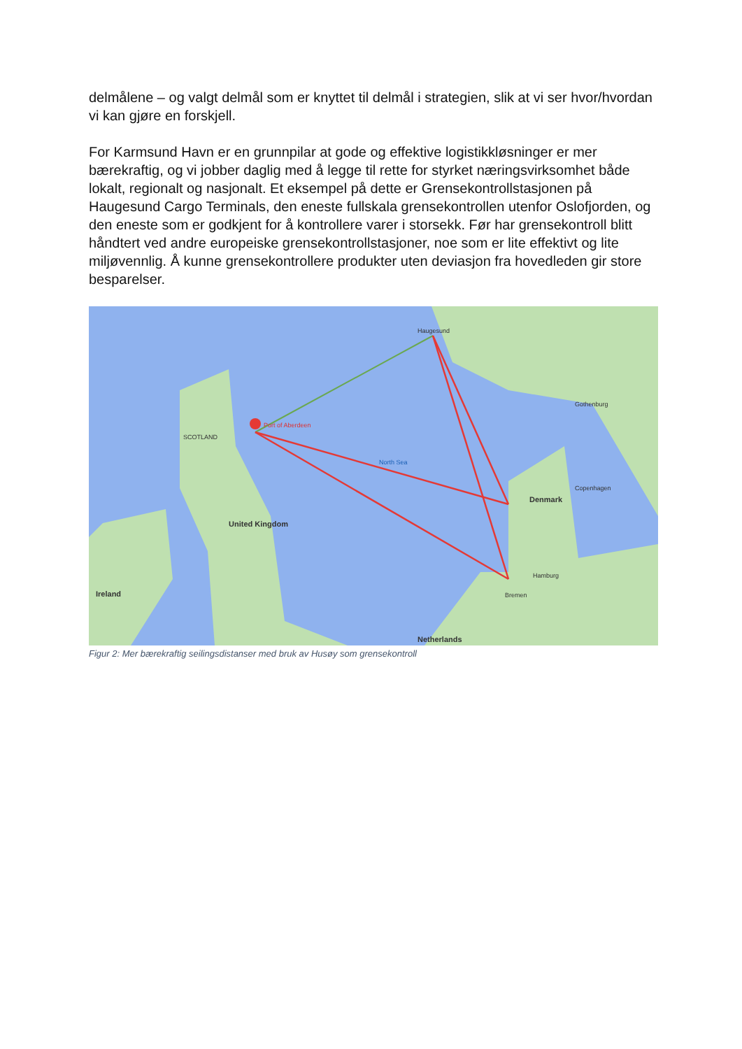delmålene – og valgt delmål som er knyttet til delmål i strategien, slik at vi ser hvor/hvordan vi kan gjøre en forskjell.
For Karmsund Havn er en grunnpilar at gode og effektive logistikkløsninger er mer bærekraftig, og vi jobber daglig med å legge til rette for styrket næringsvirksomhet både lokalt, regionalt og nasjonalt. Et eksempel på dette er Grensekontrollstasjonen på Haugesund Cargo Terminals, den eneste fullskala grensekontrollen utenfor Oslofjorden, og den eneste som er godkjent for å kontrollere varer i storsekk. Før har grensekontroll blitt håndtert ved andre europeiske grensekontrollstasjoner, noe som er lite effektivt og lite miljøvennlig. Å kunne grensekontrollere produkter uten deviasjon fra hovedleden gir store besparelser.
Haugesund
Port of Aberdeen
SCOTLAND
North Sea
Denmark
United Kingdom
Ireland Bremen
Hamburg
Netherlands
Copenhagen
Gothenburg
Figur 2: Mer bærekraftig seilingsdistanser med bruk av Husøy som grensekontroll